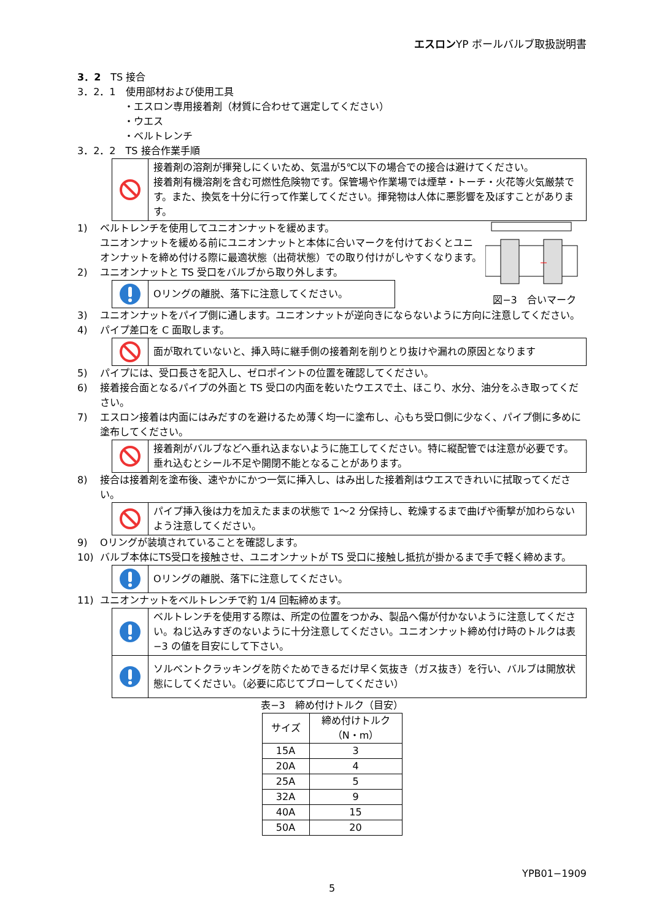エスロンYP ボールバルブ取扱説明書
3．2　TS 接合
3．2．1　使用部材および使用工具
・エスロン専用接着剤（材質に合わせて選定してください）
・ウエス
・ベルトレンチ
3．2．2　TS 接合作業手順
接着剤の溶剤が揮発しにくいため、気温が5℃以下の場合での接合は避けてください。
接着剤有機溶剤を含む可燃性危険物です。保管場や作業場では煙草・トーチ・火花等火気厳禁です。また、換気を十分に行って作業してください。揮発物は人体に悪影響を及ぼすことがあります。
1) ベルトレンチを使用してユニオンナットを緩めます。
ユニオンナットを緩める前にユニオンナットと本体に合いマークを付けておくとユニオンナットを締め付ける際に最適状態（出荷状態）での取り付けがしやすくなります。
2) ユニオンナットと TS 受口をバルブから取り外します。
Oリングの離脱、落下に注意してください。
図−3　合いマーク
3) ユニオンナットをパイプ側に通します。ユニオンナットが逆向きにならないように方向に注意してください。
4) パイプ差口を C 面取します。
面が取れていないと、挿入時に継手側の接着剤を削りとり抜けや漏れの原因となります
5) パイプには、受口長さを記入し、ゼロポイントの位置を確認してください。
6) 接着接合面となるパイプの外面と TS 受口の内面を乾いたウエスで土、ほこり、水分、油分をふき取ってください。
7) エスロン接着は内面にはみだすのを避けるため薄く均一に塗布し、心もち受口側に少なく、パイプ側に多めに塗布してください。
接着剤がバルブなどへ垂れ込まないように施工してください。特に縦配管では注意が必要です。
垂れ込むとシール不足や開閉不能となることがあります。
8) 接合は接着剤を塗布後、速やかにかつ一気に挿入し、はみ出した接着剤はウエスできれいに拭取ってください。
パイプ挿入後は力を加えたままの状態で 1～2 分保持し、乾燥するまで曲げや衝撃が加わらないよう注意してください。
9) Oリングが装填されていることを確認します。
10) バルブ本体にTS受口を接触させ、ユニオンナットが TS 受口に接触し抵抗が掛かるまで手で軽く締めます。
Oリングの離脱、落下に注意してください。
11) ユニオンナットをベルトレンチで約 1/4 回転締めます。
ベルトレンチを使用する際は、所定の位置をつかみ、製品へ傷が付かないように注意してください。ねじ込みすぎのないように十分注意してください。ユニオンナット締め付け時のトルクは表−3 の値を目安にして下さい。
ソルベントクラッキングを防ぐためできるだけ早く気抜き（ガス抜き）を行い、バルブは開放状態にしてください。（必要に応じてブローしてください）
表−3　締め付けトルク（目安）
| サイズ | 締め付けトルク （N・m） |
| --- | --- |
| 15A | 3 |
| 20A | 4 |
| 25A | 5 |
| 32A | 9 |
| 40A | 15 |
| 50A | 20 |
YPB01−1909
5